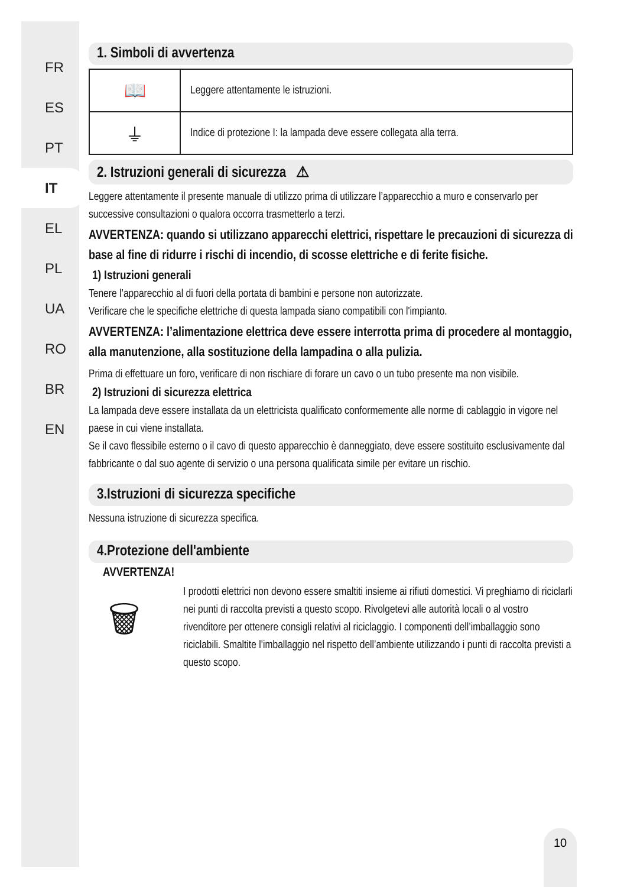FR
ES
PT
IT
EL
PL
UA
RO
BR
EN
1. Simboli di avvertenza
| 📖 | Leggere attentamente le istruzioni. |
| ⏚ | Indice di protezione I: la lampada deve essere collegata alla terra. |
2. Istruzioni generali di sicurezza ⚠
Leggere attentamente il presente manuale di utilizzo prima di utilizzare l’apparecchio a muro e conservarlo per successive consultazioni o qualora occorra trasmetterlo a terzi.
AVVERTENZA: quando si utilizzano apparecchi elettrici, rispettare le precauzioni di sicurezza di base al fine di ridurre i rischi di incendio, di scosse elettriche e di ferite fisiche.
1) Istruzioni generali
Tenere l’apparecchio al di fuori della portata di bambini e persone non autorizzate.
Verificare che le specifiche elettriche di questa lampada siano compatibili con l'impianto.
AVVERTENZA: l’alimentazione elettrica deve essere interrotta prima di procedere al montaggio, alla manutenzione, alla sostituzione della lampadina o alla pulizia.
Prima di effettuare un foro, verificare di non rischiare di forare un cavo o un tubo presente ma non visibile.
2) Istruzioni di sicurezza elettrica
La lampada deve essere installata da un elettricista qualificato conformemente alle norme di cablaggio in vigore nel paese in cui viene installata.
Se il cavo flessibile esterno o il cavo di questo apparecchio è danneggiato, deve essere sostituito esclusivamente dal fabbricante o dal suo agente di servizio o una persona qualificata simile per evitare un rischio.
3.Istruzioni di sicurezza specifiche
Nessuna istruzione di sicurezza specifica.
4.Protezione dell'ambiente
AVVERTENZA!
🗑
I prodotti elettrici non devono essere smaltiti insieme ai rifiuti domestici. Vi preghiamo di riciclarli nei punti di raccolta previsti a questo scopo. Rivolgetevi alle autorità locali o al vostro rivenditore per ottenere consigli relativi al riciclaggio. I componenti dell’imballaggio sono riciclabili. Smaltite l’imballaggio nel rispetto dell’ambiente utilizzando i punti di raccolta previsti a questo scopo.
10